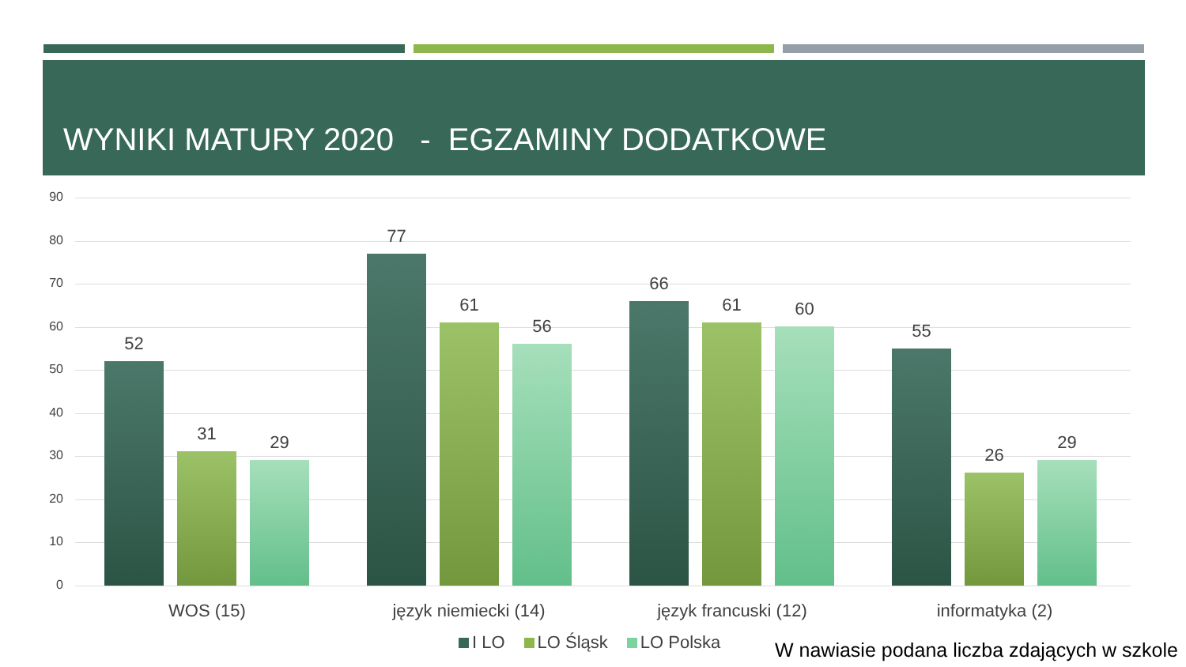WYNIKI MATURY 2020 - EGZAMINY DODATKOWE
90
80
70
60
50
40
30
20
10
0
52
31 29
77
61
56
66
61 60
55
26
29
WOS (15) język niemiecki (14) język francuski (12) informatyka (2)
I LO LO Śląsk LO Polska
W nawiasie podana liczba zdających w szkole